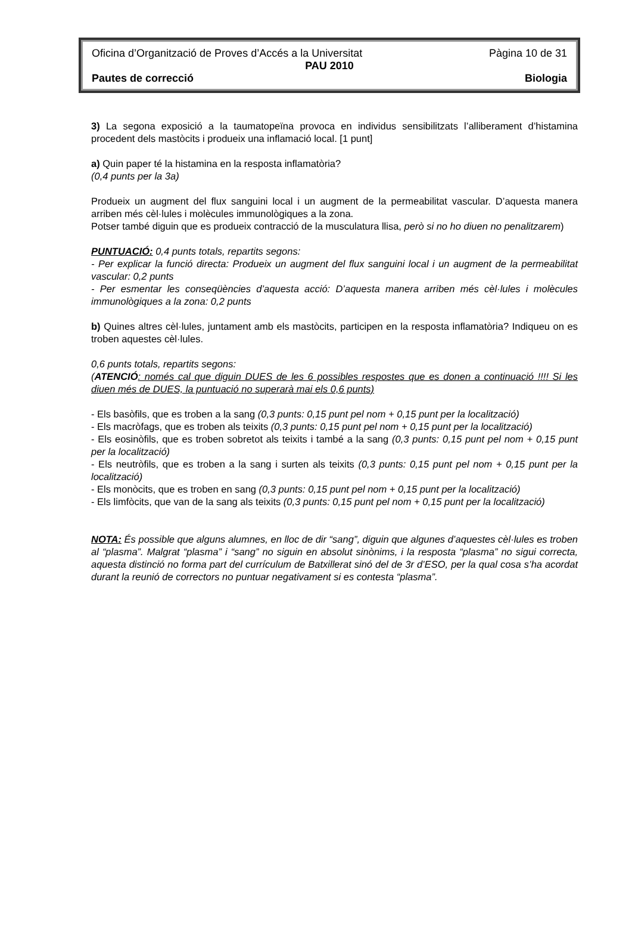Oficina d’Organització de Proves d’Accés a la Universitat Pàgina 10 de 31
PAU 2010
Pautes de correcció Biologia
3) La segona exposició a la taumatopeïna provoca en individus sensibilitzats l’alliberament d’histamina procedent dels mastòcits i produeix una inflamació local. [1 punt]
a) Quin paper té la histamina en la resposta inflamatòria?
(0,4 punts per la 3a)
Produeix un augment del flux sanguini local i un augment de la permeabilitat vascular. D’aquesta manera arriben més cèl·lules i molècules immunològiques a la zona.
Potser també diguin que es produeix contracció de la musculatura llisa, però si no ho diuen no penalitzarem)
PUNTUACIÓ: 0,4 punts totals, repartits segons:
- Per explicar la funció directa: Produeix un augment del flux sanguini local i un augment de la permeabilitat vascular: 0,2 punts
- Per esmentar les conseqüències d’aquesta acció: D’aquesta manera arriben més cèl·lules i molècules immunològiques a la zona: 0,2 punts
b) Quines altres cèl·lules, juntament amb els mastòcits, participen en la resposta inflamatòria? Indiqueu on es troben aquestes cèl·lules.
0,6 punts totals, repartits segons:
(ATENCIÓ: només cal que diguin DUES de les 6 possibles respostes que es donen a continuació !!!! Si les diuen més de DUES, la puntuació no superarà mai els 0,6 punts)
- Els basòfils, que es troben a la sang (0,3 punts: 0,15 punt pel nom + 0,15 punt per la localització)
- Els macròfags, que es troben als teixits (0,3 punts: 0,15 punt pel nom + 0,15 punt per la localització)
- Els eosinòfils, que es troben sobretot als teixits i també a la sang (0,3 punts: 0,15 punt pel nom + 0,15 punt per la localització)
- Els neutròfils, que es troben a la sang i surten als teixits (0,3 punts: 0,15 punt pel nom + 0,15 punt per la localització)
- Els monòcits, que es troben en sang (0,3 punts: 0,15 punt pel nom + 0,15 punt per la localització)
- Els limfòcits, que van de la sang als teixits (0,3 punts: 0,15 punt pel nom + 0,15 punt per la localització)
NOTA: És possible que alguns alumnes, en lloc de dir “sang”, diguin que algunes d’aquestes cèl·lules es troben al “plasma”. Malgrat “plasma” i “sang” no siguin en absolut sinònims, i la resposta “plasma” no sigui correcta, aquesta distinció no forma part del currículum de Batxillerat sinó del de 3r d’ESO, per la qual cosa s’ha acordat durant la reunió de correctors no puntuar negativament si es contesta “plasma”.